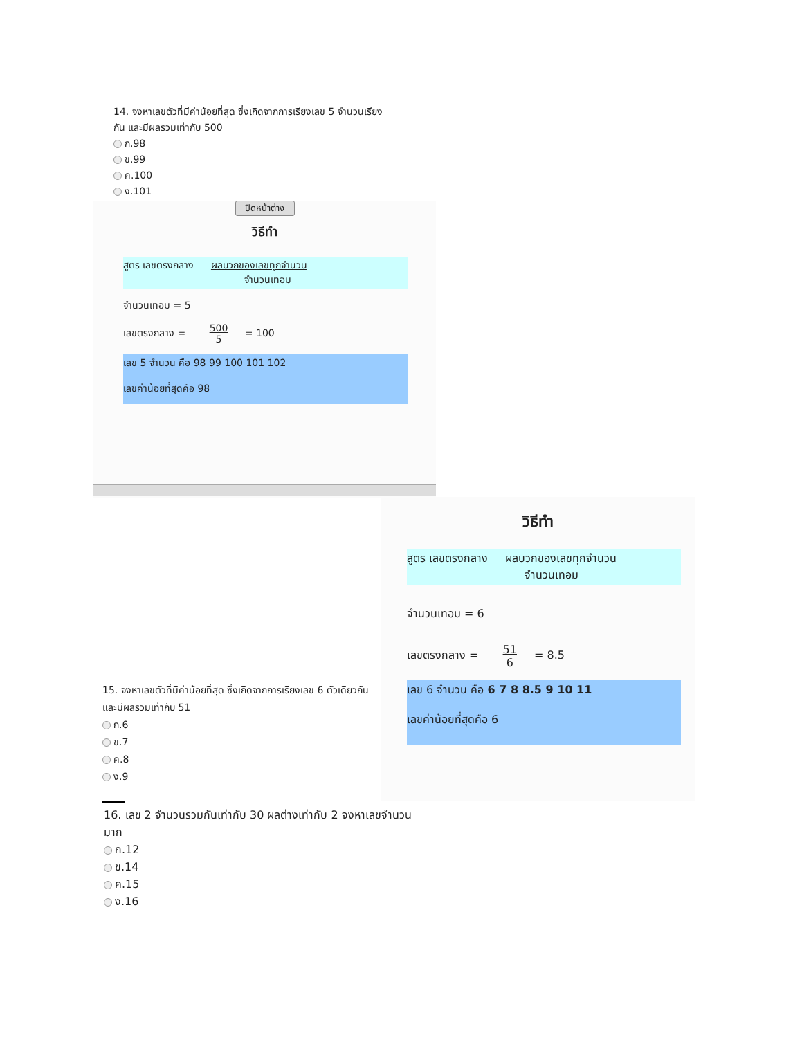14. จงหาเลขตัวที่มีค่าน้อยที่สุด ซึ่งเกิดจากการเรียงเลข 5 จำนวนเรียงกัน และมีผลรวมเท่ากับ 500
ก.98
ข.99
ค.100
ง.101
ปิดหน้าต่าง
วิธีทำ
สูตร เลขตรงกลาง ผลบวกของเลขทุกจำนวน
จำนวนเทอม
จำนวนเทอม = 5
เลขตรงกลาง = 500
5 = 100
เลข 5 จำนวน คือ 98 99 100 101 102
เลขค่าน้อยที่สุดคือ 98
วิธีทำ
สูตร เลขตรงกลาง ผลบวกของเลขทุกจำนวน
จำนวนเทอม
จำนวนเทอม = 6
เลขตรงกลาง = 51
6 = 8.5
เลข 6 จำนวน คือ 6 7 8 8.5 9 10 11
เลขค่าน้อยที่สุดคือ 6
15. จงหาเลขตัวที่มีค่าน้อยที่สุด ซึ่งเกิดจากการเรียงเลข 6 ตัวเดียวกัน และมีผลรวมเท่ากับ 51
ก.6
ข.7
ค.8
ง.9
16. เลข 2 จำนวนรวมกันเท่ากับ 30 ผลต่างเท่ากับ 2 จงหาเลขจำนวนมาก
ก.12
ข.14
ค.15
ง.16